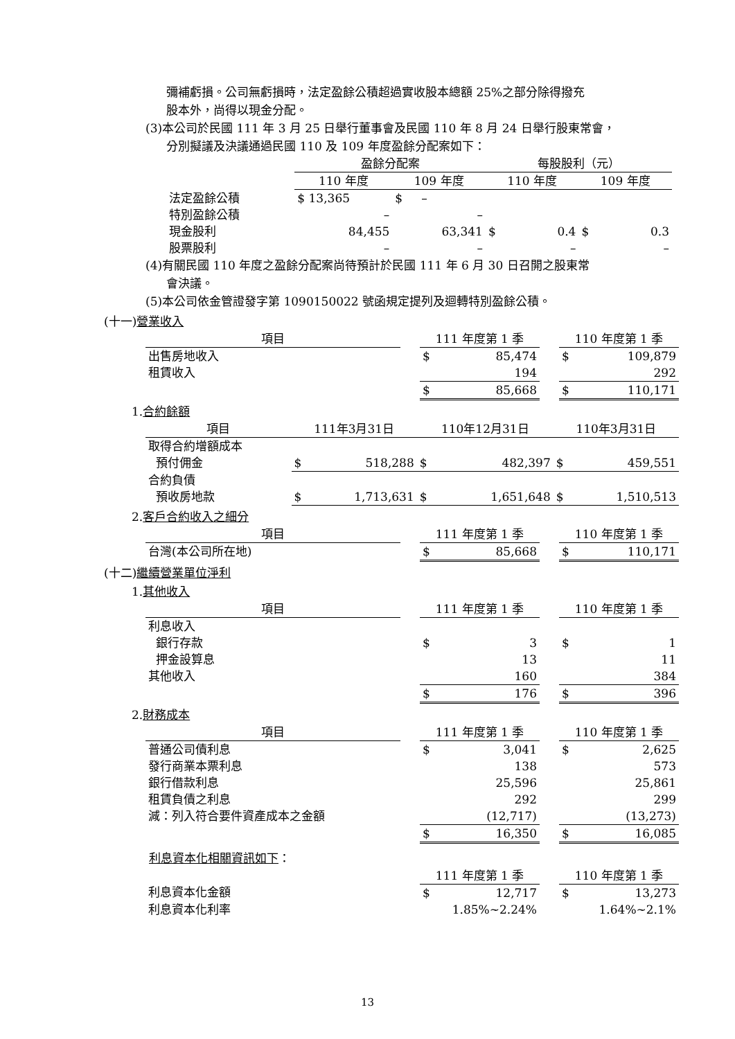彌補虧損。公司無虧損時，法定盈餘公積超過實收股本總額 25%之部分除得撥充
股本外，尚得以現金分配。
(3)本公司於民國 111 年 3 月 25 日舉行董事會及民國 110 年 8 月 24 日舉行股東常會，
分別擬議及決議通過民國 110 及 109 年度盈餘分配案如下：
| | 盈餘分配案 | | 每股股利（元） | |
| --- | --- | --- | --- | --- |
| | 110 年度 | 109 年度 | 110 年度 | 109 年度 |
| 法定盈餘公積 | $ 13,365 | $ – | | |
| 特別盈餘公積 | – | – | | |
| 現金股利 | 84,455 | 63,341 | $ 0.4 | $ 0.3 |
| 股票股利 | – | – | – | – |
(4)有關民國 110 年度之盈餘分配案尚待預計於民國 111 年 6 月 30 日召開之股東常
會決議。
(5)本公司依金管證發字第 1090150022 號函規定提列及迴轉特別盈餘公積。
(十一)營業收入
| 項目 | | 111 年度第 1 季 | | 110 年度第 1 季 |
| --- | --- | --- | --- | --- |
| 出售房地收入 | | $ 85,474 | | $ 109,879 |
| 租賃收入 | | 194 | | 292 |
| | | $ 85,668 | | $ 110,171 |
1.合約餘額
| 項目 | 111年3月31日 | 110年12月31日 | 110年3月31日 |
| --- | --- | --- | --- |
| 取得合約增額成本 | | | |
| 預付佣金 | $ 518,288 | $ 482,397 | $ 459,551 |
| 合約負債 | | | |
| 預收房地款 | $ 1,713,631 | $ 1,651,648 | $ 1,510,513 |
2.客戶合約收入之細分
| 項目 | | 111 年度第 1 季 | | 110 年度第 1 季 |
| --- | --- | --- | --- | --- |
| 台灣(本公司所在地) | | $ 85,668 | | $ 110,171 |
(十二)繼續營業單位淨利
1.其他收入
| 項目 | | 111 年度第 1 季 | | 110 年度第 1 季 |
| --- | --- | --- | --- | --- |
| 利息收入 | | | | |
| 銀行存款 | | $ 3 | | $ 1 |
| 押金設算息 | | 13 | | 11 |
| 其他收入 | | 160 | | 384 |
| | | $ 176 | | $ 396 |
2.財務成本
| 項目 | | 111 年度第 1 季 | | 110 年度第 1 季 |
| --- | --- | --- | --- | --- |
| 普通公司債利息 | | $ 3,041 | | $ 2,625 |
| 發行商業本票利息 | | 138 | | 573 |
| 銀行借款利息 | | 25,596 | | 25,861 |
| 租賃負債之利息 | | 292 | | 299 |
| 減：列入符合要件資產成本之金額 | | (12,717) | | (13,273) |
| | | $ 16,350 | | $ 16,085 |
利息資本化相關資訊如下：
| | | 111 年度第 1 季 | | 110 年度第 1 季 |
| --- | --- | --- | --- | --- |
| 利息資本化金額 | | $ 12,717 | | $ 13,273 |
| 利息資本化利率 | | 1.85%~2.24% | | 1.64%~2.1% |
13